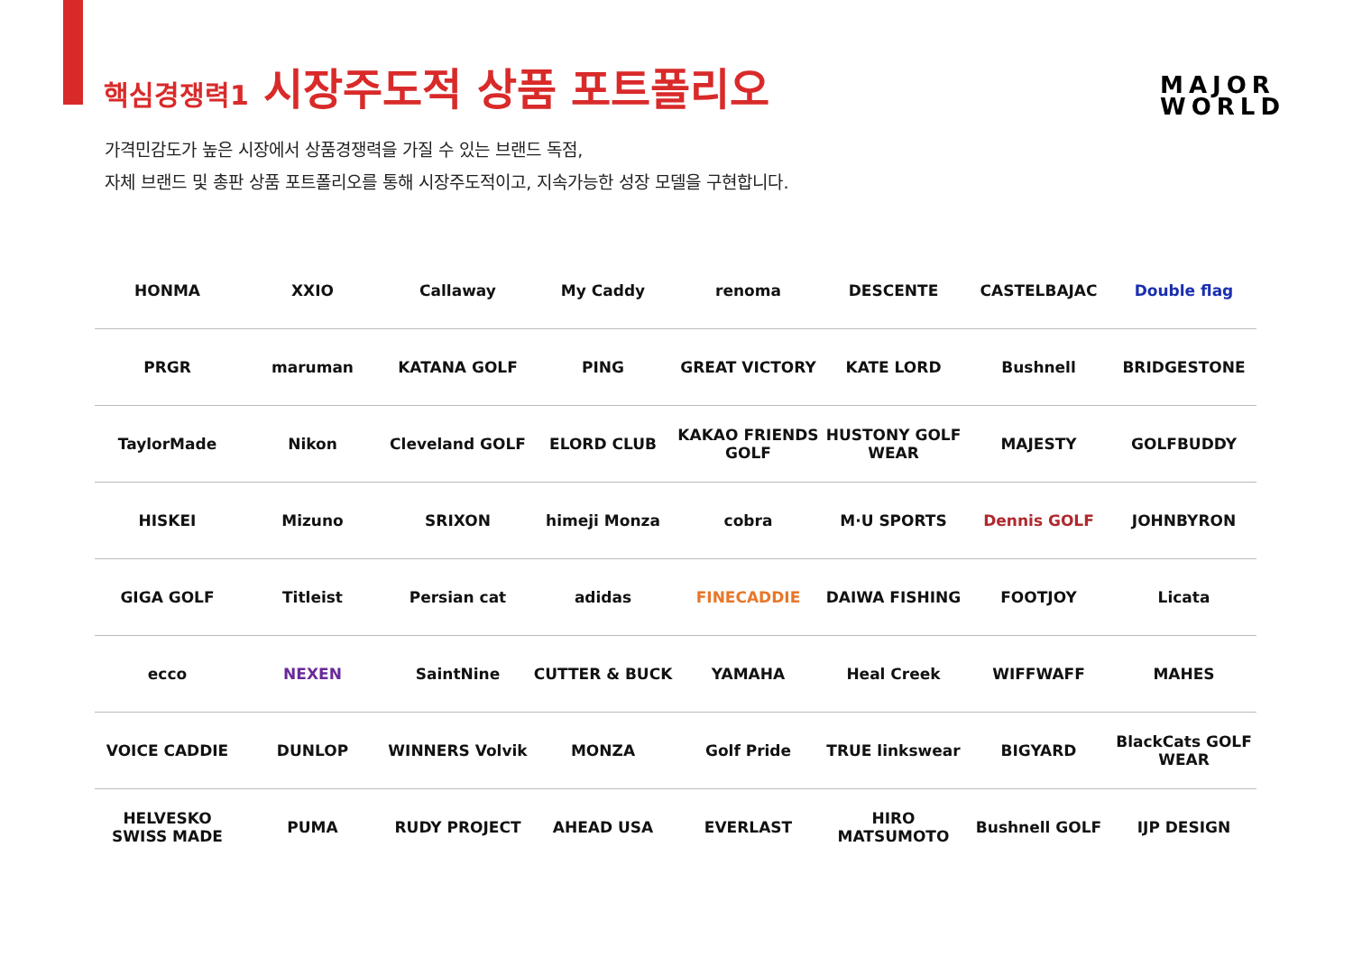핵심경쟁력1 시장주도적 상품 포트폴리오
MAJOR
WORLD
가격민감도가 높은 시장에서 상품경쟁력을 가질 수 있는 브랜드 독점,
자체 브랜드 및 총판 상품 포트폴리오를 통해 시장주도적이고, 지속가능한 성장 모델을 구현합니다.
HONMA XXIO Callaway My Caddy renoma DESCENTE CASTELBAJAC Double flag
PRGR maruman KATANA GOLF PING GREAT VICTORY KATE LORD Bushnell BRIDGESTONE
TaylorMade Nikon Cleveland GOLF ELORD CLUB KAKAO FRIENDS GOLF HUSTONY GOLF WEAR MAJESTY GOLFBUDDY
HISKEI Mizuno SRIXON himeji Monza cobra M·U SPORTS Dennis GOLF JOHNBYRON
GIGA GOLF Titleist Persian cat adidas FINECADDIE DAIWA FISHING FOOTJOY Licata
ecco NEXEN SaintNine CUTTER & BUCK YAMAHA Heal Creek WIFFWAFF MAHES
VOICE CADDIE DUNLOP WINNERS Volvik MONZA Golf Pride TRUE linkswear BIGYARD BlackCats GOLF WEAR
HELVESKO SWISS MADE PUMA RUDY PROJECT AHEAD USA EVERLAST HIRO MATSUMOTO Bushnell GOLF IJP DESIGN